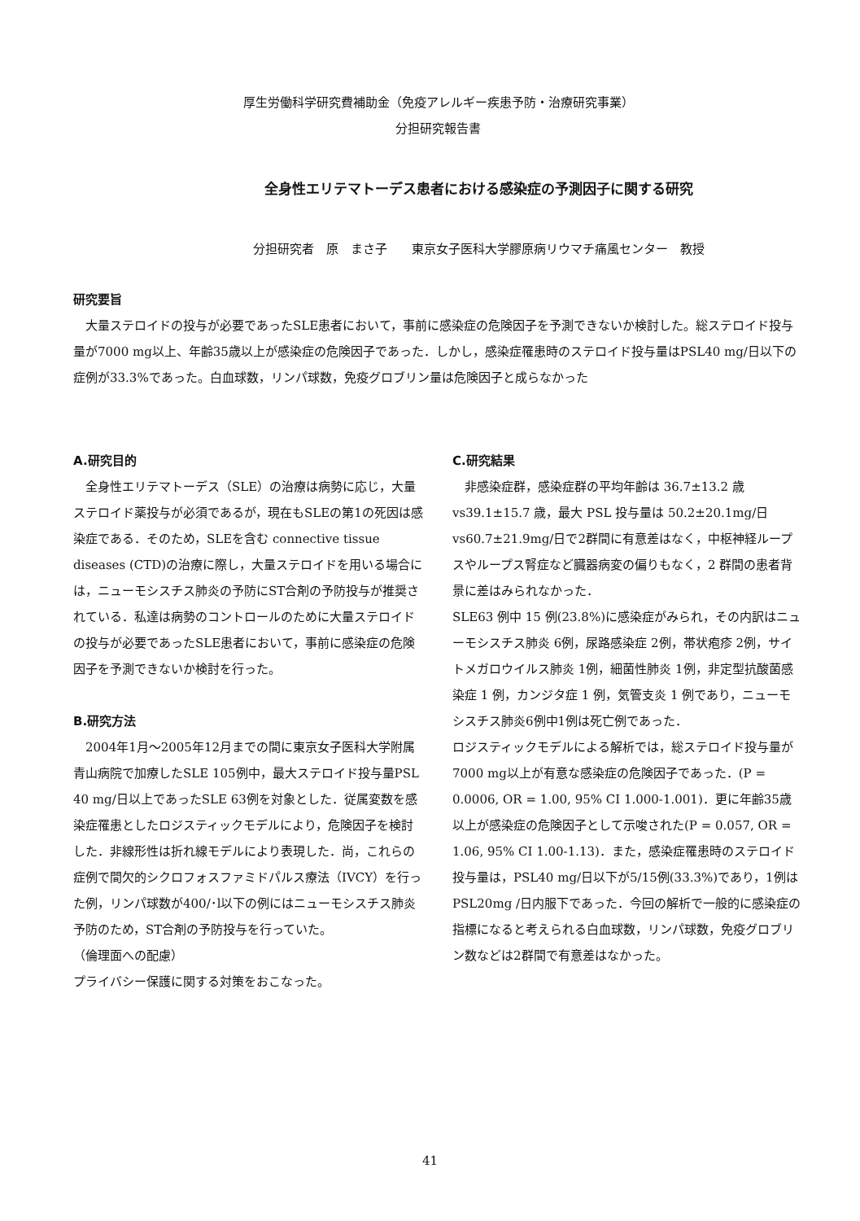厚生労働科学研究費補助金（免疫アレルギー疾患予防・治療研究事業）
分担研究報告書
全身性エリテマトーデス患者における感染症の予測因子に関する研究
分担研究者　原　まさ子　　東京女子医科大学膠原病リウマチ痛風センター　教授
研究要旨
　大量ステロイドの投与が必要であったSLE患者において，事前に感染症の危険因子を予測できないか検討した。総ステロイド投与量が7000 mg以上、年齢35歳以上が感染症の危険因子であった．しかし，感染症罹患時のステロイド投与量はPSL40 mg/日以下の症例が33.3%であった。白血球数，リンパ球数，免疫グロブリン量は危険因子と成らなかった
A.研究目的
　全身性エリテマトーデス（SLE）の治療は病勢に応じ，大量ステロイド薬投与が必須であるが，現在もSLEの第1の死因は感染症である．そのため，SLEを含む connective tissue diseases (CTD)の治療に際し，大量ステロイドを用いる場合には，ニューモシスチス肺炎の予防にST合剤の予防投与が推奨されている．私達は病勢のコントロールのために大量ステロイドの投与が必要であったSLE患者において，事前に感染症の危険因子を予測できないか検討を行った。
B.研究方法
　2004年1月～2005年12月までの間に東京女子医科大学附属青山病院で加療したSLE 105例中，最大ステロイド投与量PSL 40 mg/日以上であったSLE 63例を対象とした．従属変数を感染症罹患としたロジスティックモデルにより，危険因子を検討した．非線形性は折れ線モデルにより表現した．尚，これらの症例で間欠的シクロフォスファミドパルス療法（IVCY）を行った例，リンパ球数が400/･l以下の例にはニューモシスチス肺炎予防のため，ST合剤の予防投与を行っていた。
（倫理面への配慮）
プライバシー保護に関する対策をおこなった。
C.研究結果
　非感染症群，感染症群の平均年齢は 36.7±13.2 歳 vs39.1±15.7 歳，最大 PSL 投与量は 50.2±20.1mg/日 vs60.7±21.9mg/日で2群間に有意差はなく，中枢神経ループスやループス腎症など臓器病変の偏りもなく，2 群間の患者背景に差はみられなかった．
SLE63 例中 15 例(23.8%)に感染症がみられ，その内訳はニューモシスチス肺炎 6例，尿路感染症 2例，帯状疱疹 2例，サイトメガロウイルス肺炎 1例，細菌性肺炎 1例，非定型抗酸菌感染症 1 例，カンジタ症 1 例，気管支炎 1 例であり，ニューモシスチス肺炎6例中1例は死亡例であった．
ロジスティックモデルによる解析では，総ステロイド投与量が7000 mg以上が有意な感染症の危険因子であった．(P = 0.0006, OR = 1.00, 95% CI 1.000-1.001)．更に年齢35歳以上が感染症の危険因子として示唆された(P = 0.057, OR = 1.06, 95% CI 1.00-1.13)．また，感染症罹患時のステロイド投与量は，PSL40 mg/日以下が5/15例(33.3%)であり，1例はPSL20mg /日内服下であった．今回の解析で一般的に感染症の指標になると考えられる白血球数，リンパ球数，免疫グロブリン数などは2群間で有意差はなかった。
41